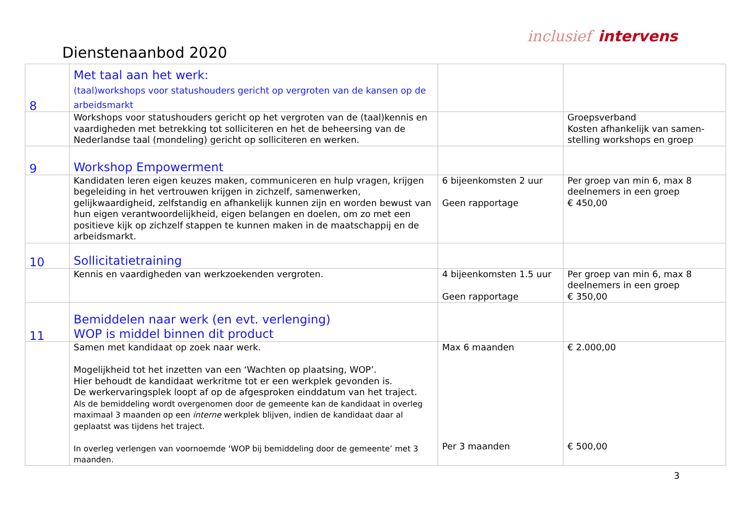Dienstenaanbod 2020
inclusief intervens
| 8 | Met taal aan het werk: (taal)workshops voor statushouders gericht op vergroten van de kansen op de arbeidsmarkt | | |
| | Workshops voor statushouders gericht op het vergroten van de (taal)kennis en vaardigheden met betrekking tot solliciteren en het de beheersing van de Nederlandse taal (mondeling) gericht op solliciteren en werken. | | Groepsverband Kosten afhankelijk van samen-stelling workshops en groep |
| 9 | Workshop Empowerment | | |
| | Kandidaten leren eigen keuzes maken, communiceren en hulp vragen, krijgen begeleiding in het vertrouwen krijgen in zichzelf, samenwerken, gelijkwaardigheid, zelfstandig en afhankelijk kunnen zijn en worden bewust van hun eigen verantwoordelijkheid, eigen belangen en doelen, om zo met een positieve kijk op zichzelf stappen te kunnen maken in de maatschappij en de arbeidsmarkt. | 6 bijeenkomsten 2 uur Geen rapportage | Per groep van min 6, max 8 deelnemers in een groep € 450,00 |
| 10 | Sollicitatietraining | | |
| | Kennis en vaardigheden van werkzoekenden vergroten. | 4 bijeenkomsten 1.5 uur Geen rapportage | Per groep van min 6, max 8 deelnemers in een groep € 350,00 |
| 11 | Bemiddelen naar werk (en evt. verlenging) WOP is middel binnen dit product | | |
| | Samen met kandidaat op zoek naar werk. Mogelijkheid tot het inzetten van een ‘Wachten op plaatsing, WOP’. Hier behoudt de kandidaat werkritme tot er een werkplek gevonden is. De werkervaringsplek loopt af op de afgesproken einddatum van het traject. Als de bemiddeling wordt overgenomen door de gemeente kan de kandidaat in overleg maximaal 3 maanden op een interne werkplek blijven, indien de kandidaat daar al geplaatst was tijdens het traject. In overleg verlengen van voornoemde ‘WOP bij bemiddeling door de gemeente’ met 3 maanden. | Max 6 maanden Per 3 maanden | € 2.000,00 € 500,00 |
3